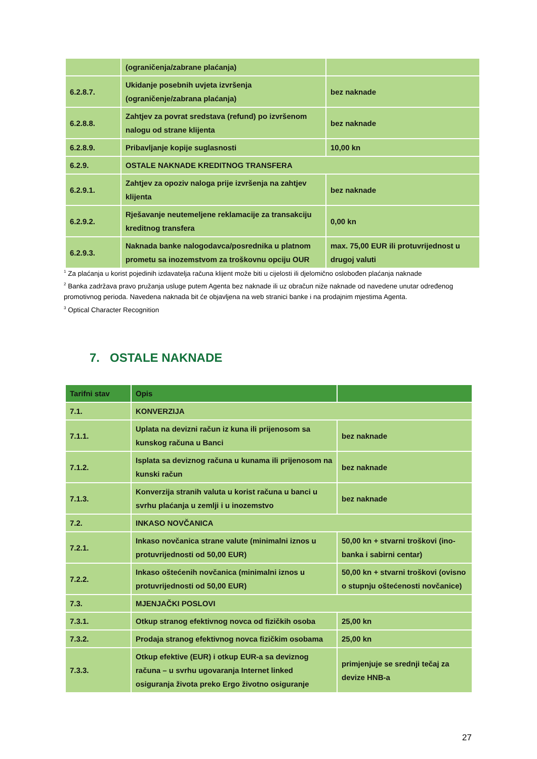| | (ograničenja/zabrane plaćanja) | |
| 6.2.8.7. | Ukidanje posebnih uvjeta izvršenja (ograničenje/zabrana plaćanja) | bez naknade |
| 6.2.8.8. | Zahtjev za povrat sredstava (refund) po izvršenom nalogu od strane klijenta | bez naknade |
| 6.2.8.9. | Pribavljanje kopije suglasnosti | 10,00 kn |
| 6.2.9. | OSTALE NAKNADE KREDITNOG TRANSFERA | |
| 6.2.9.1. | Zahtjev za opoziv naloga prije izvršenja na zahtjev klijenta | bez naknade |
| 6.2.9.2. | Rješavanje neutemeljene reklamacije za transakciju kreditnog transfera | 0,00 kn |
| 6.2.9.3. | Naknada banke nalogodavca/posrednika u platnom prometu sa inozemstvom za troškovnu opciju OUR | max. 75,00 EUR ili protuvrijednost u drugoj valuti |
<sup>1</sup> Za plaćanja u korist pojedinih izdavatelja računa klijent može biti u cijelosti ili djelomično oslobođen plaćanja naknade
<sup>2</sup> Banka zadržava pravo pružanja usluge putem Agenta bez naknade ili uz obračun niže naknade od navedene unutar određenog promotivnog perioda. Navedena naknada bit će objavljena na web stranici banke i na prodajnim mjestima Agenta.
<sup>3</sup> Optical Character Recognition
7. OSTALE NAKNADE
| Tarifni stav | Opis | |
| --- | --- | --- |
| 7.1. | KONVERZIJA | |
| 7.1.1. | Uplata na devizni račun iz kuna ili prijenosom sa kunskog računa u Banci | bez naknade |
| 7.1.2. | Isplata sa deviznog računa u kunama ili prijenosom na kunski račun | bez naknade |
| 7.1.3. | Konverzija stranih valuta u korist računa u banci u svrhu plaćanja u zemlji i u inozemstvo | bez naknade |
| 7.2. | INKASO NOVČANICA | |
| 7.2.1. | Inkaso novčanica strane valute (minimalni iznos u protuvrijednosti od 50,00 EUR) | 50,00 kn + stvarni troškovi (ino-banka i sabirni centar) |
| 7.2.2. | Inkaso oštećenih novčanica (minimalni iznos u protuvrijednosti od 50,00 EUR) | 50,00 kn + stvarni troškovi (ovisno o stupnju oštećenosti novčanice) |
| 7.3. | MJENJAČKI POSLOVI | |
| 7.3.1. | Otkup stranog efektivnog novca od fizičkih osoba | 25,00 kn |
| 7.3.2. | Prodaja stranog efektivnog novca fizičkim osobama | 25,00 kn |
| 7.3.3. | Otkup efektive (EUR) i otkup EUR-a sa deviznog računa – u svrhu ugovaranja Internet linked osiguranja života preko Ergo životno osiguranje | primjenjuje se srednji tečaj za devize HNB-a |
27